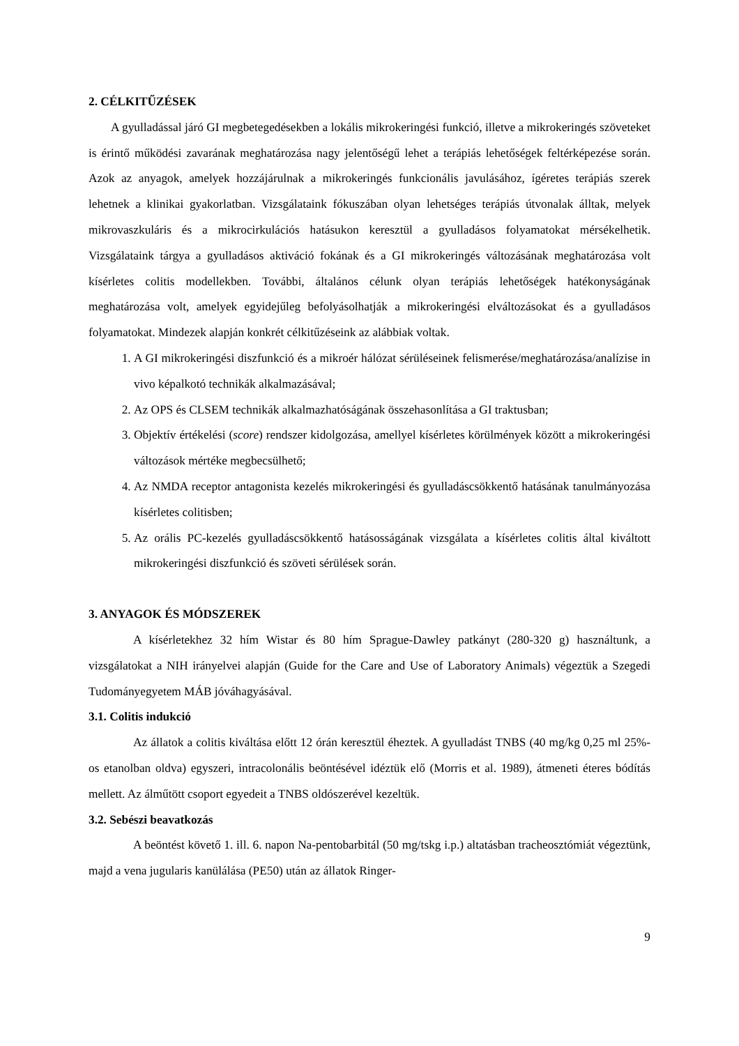2. CÉLKITŰZÉSEK
A gyulladással járó GI megbetegedésekben a lokális mikrokeringési funkció, illetve a mikrokeringés szöveteket is érintő működési zavarának meghatározása nagy jelentőségű lehet a terápiás lehetőségek feltérképezése során. Azok az anyagok, amelyek hozzájárulnak a mikrokeringés funkcionális javulásához, ígéretes terápiás szerek lehetnek a klinikai gyakorlatban. Vizsgálataink fókuszában olyan lehetséges terápiás útvonalak álltak, melyek mikrovaszkuláris és a mikrocirkulációs hatásukon keresztül a gyulladásos folyamatokat mérsékelhetik. Vizsgálataink tárgya a gyulladásos aktiváció fokának és a GI mikrokeringés változásának meghatározása volt kísérletes colitis modellekben. További, általános célunk olyan terápiás lehetőségek hatékonyságának meghatározása volt, amelyek egyidejűleg befolyásolhatják a mikrokeringési elváltozásokat és a gyulladásos folyamatokat. Mindezek alapján konkrét célkitűzéseink az alábbiak voltak.
1. A GI mikrokeringési diszfunkció és a mikroér hálózat sérüléseinek felismerése/meghatározása/analízise in vivo képalkotó technikák alkalmazásával;
2. Az OPS és CLSEM technikák alkalmazhatóságának összehasonlítása a GI traktusban;
3. Objektív értékelési (score) rendszer kidolgozása, amellyel kísérletes körülmények között a mikrokeringési változások mértéke megbecsülhető;
4. Az NMDA receptor antagonista kezelés mikrokeringési és gyulladáscsökkentő hatásának tanulmányozása kísérletes colitisben;
5. Az orális PC-kezelés gyulladáscsökkentő hatásosságának vizsgálata a kísérletes colitis által kiváltott mikrokeringési diszfunkció és szöveti sérülések során.
3. ANYAGOK ÉS MÓDSZEREK
A kísérletekhez 32 hím Wistar és 80 hím Sprague-Dawley patkányt (280-320 g) használtunk, a vizsgálatokat a NIH irányelvei alapján (Guide for the Care and Use of Laboratory Animals) végeztük a Szegedi Tudományegyetem MÁB jóváhagyásával.
3.1. Colitis indukció
Az állatok a colitis kiváltása előtt 12 órán keresztül éheztek. A gyulladást TNBS (40 mg/kg 0,25 ml 25%-os etanolban oldva) egyszeri, intracolonális beöntésével idéztük elő (Morris et al. 1989), átmeneti éteres bódítás mellett. Az álműtött csoport egyedeit a TNBS oldószerével kezeltük.
3.2. Sebészi beavatkozás
A beöntést követő 1. ill. 6. napon Na-pentobarbitál (50 mg/tskg i.p.) altatásban tracheosztómiát végeztünk, majd a vena jugularis kanülálása (PE50) után az állatok Ringer-
9